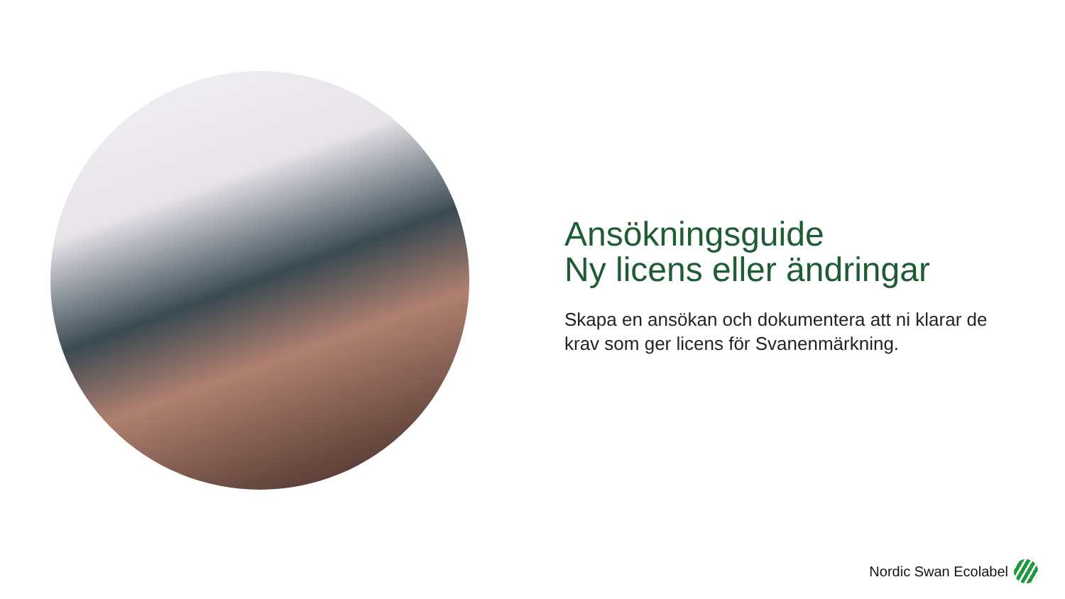Ansökningsguide
Ny licens eller ändringar
Skapa en ansökan och dokumentera att ni klarar de krav som ger licens för Svanenmärkning.
Nordic Swan Ecolabel